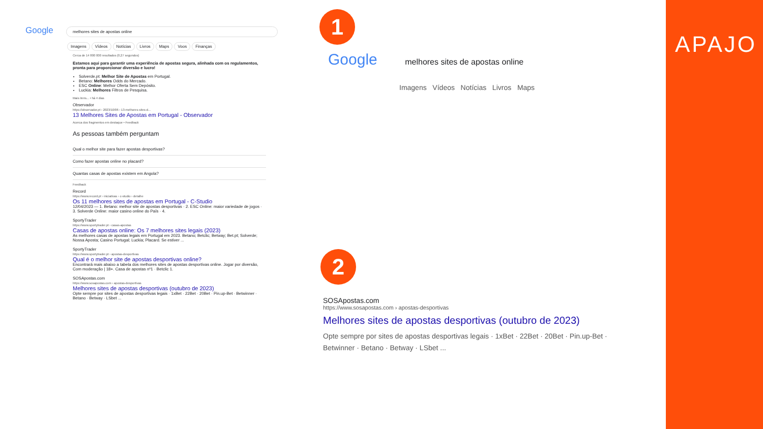Google melhores sites de apostas online
Imagens Vídeos Notícias Livros Maps Voos Finanças
Cerca de 14 800 000 resultados (0,27 segundos)
Estamos aqui para garantir uma experiência de apostas segura, alinhada com os regulamentos, pronta para proporcionar diversão e lucro!
Solverde.pt: Melhor Site de Apostas em Portugal.
Betano: Melhores Odds do Mercado.
ESC Online: Melhor Oferta Sem Depósito.
Luckia: Melhores Filtros de Pesquisa.
Mais itens... • há 4 dias
Observador
https://observador.pt › 2023/10/06 › 13-melhores-sites-d...
13 Melhores Sites de Apostas em Portugal - Observador
Acerca dos fragmentos em destaque • Feedback
As pessoas também perguntam
Qual o melhor site para fazer apostas desportivas?
Como fazer apostas online no placard?
Quantas casas de apostas existem em Angola?
Feedback
Record
https://www.record.pt › iniciativas › c-studio › detalhe
Os 11 melhores sites de apostas em Portugal - C-Studio
12/04/2023 — 1. Betano: melhor site de apostas desportivas · 2. ESC Online: maior variedade de jogos · 3. Solverde Online: maior casino online do País · 4.
SportyTrader
https://www.sportytrader.pt › casas-apostas
Casas de apostas online: Os 7 melhores sites legais (2023)
As melhores casas de apostas legais em Portugal em 2023. Betano; Betclic; Betway; Bet.pt; Solverde; Nossa Aposta; Casino Portugal; Luckia; Placard. Se estiver ...
SportyTrader
https://www.sportytrader.pt › apostas-desportivas
Qual é o melhor site de apostas desportivas online?
Encontrará mais abaixo a tabela dos melhores sites de apostas desportivas online. Jogar por diversão, Com moderação | 18+. Casa de apostas nº1 · Betclic 1.
SOSApostas.com
https://www.sosapostas.com › apostas-desportivas
Melhores sites de apostas desportivas (outubro de 2023)
Opte sempre por sites de apostas desportivas legais · 1xBet · 22Bet · 20Bet · Pin.up-Bet · Betwinner · Betano · Betway · LSbet ...
1
Google melhores sites de apostas online
Imagens Vídeos Notícias Livros Maps
2
SOSApostas.com
https://www.sosapostas.com › apostas-desportivas
Melhores sites de apostas desportivas (outubro de 2023)
Opte sempre por sites de apostas desportivas legais · 1xBet · 22Bet · 20Bet · Pin.up-Bet · Betwinner · Betano · Betway · LSbet ...
APAJO